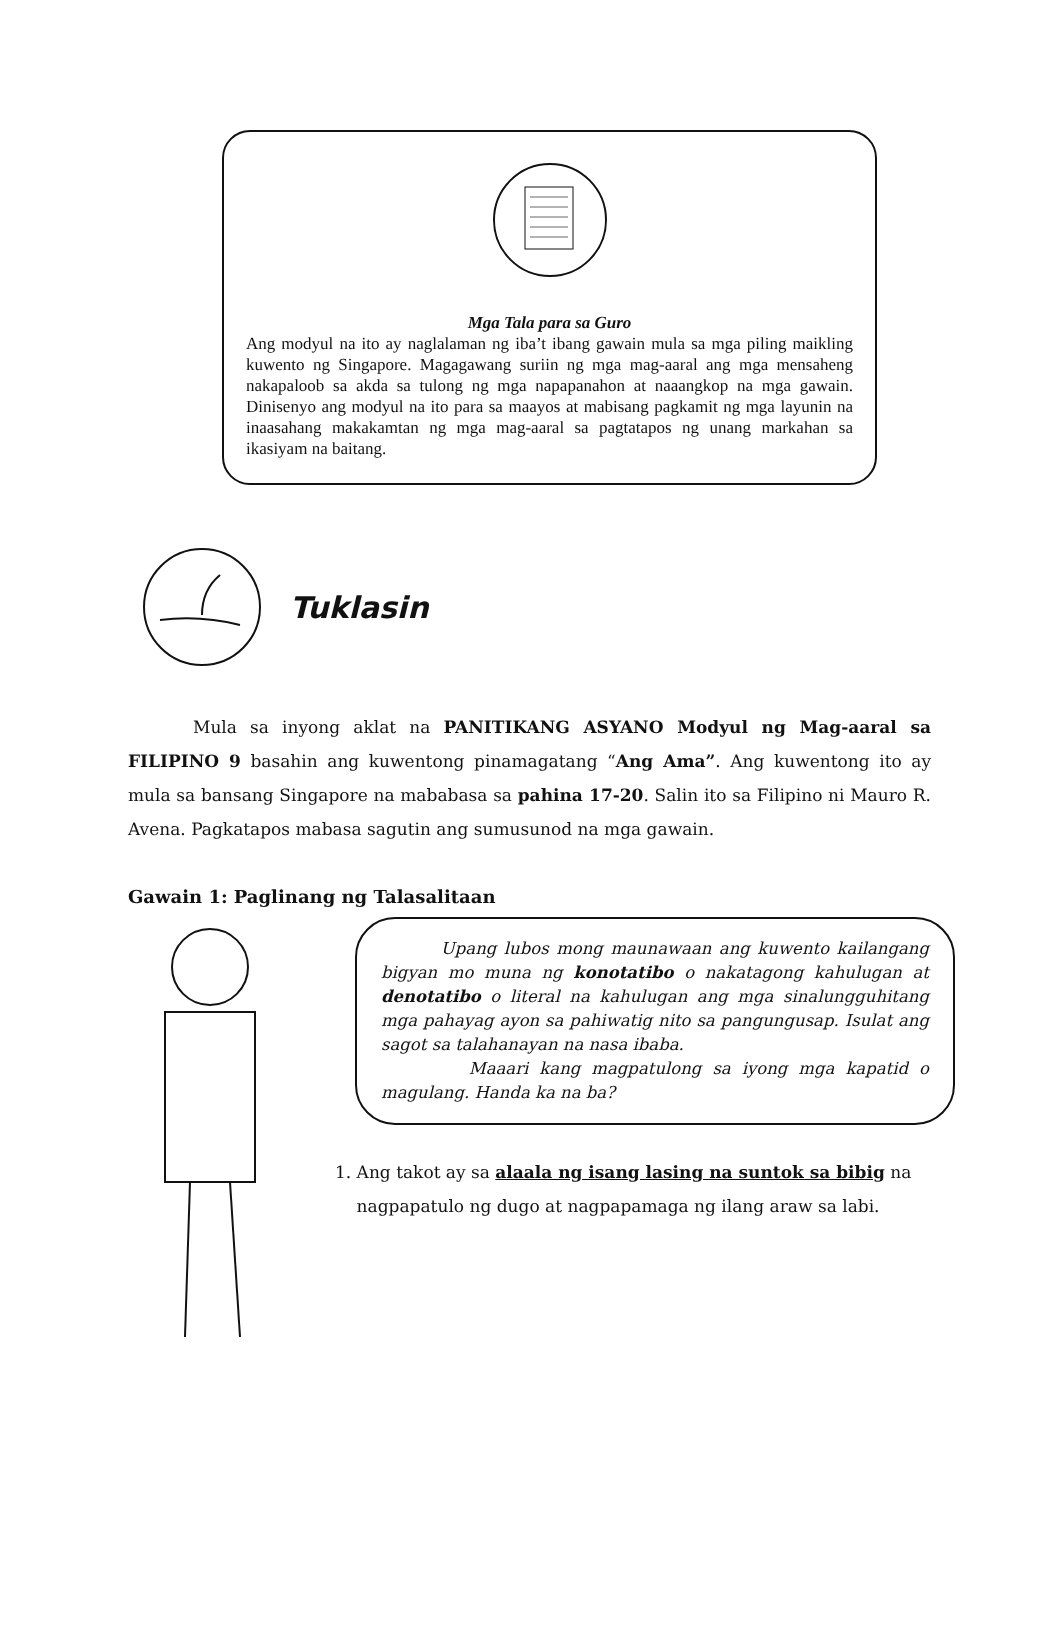Mga Tala para sa Guro
Ang modyul na ito ay naglalaman ng iba’t ibang gawain mula sa mga piling maikling kuwento ng Singapore. Magagawang suriin ng mga mag-aaral ang mga mensaheng nakapaloob sa akda sa tulong ng mga napapanahon at naaangkop na mga gawain. Dinisenyo ang modyul na ito para sa maayos at mabisang pagkamit ng mga layunin na inaasahang makakamtan ng mga mag-aaral sa pagtatapos ng unang markahan sa ikasiyam na baitang.
Tuklasin
Mula sa inyong aklat na PANITIKANG ASYANO Modyul ng Mag-aaral sa FILIPINO 9 basahin ang kuwentong pinamagatang “Ang Ama”. Ang kuwentong ito ay mula sa bansang Singapore na mababasa sa pahina 17-20. Salin ito sa Filipino ni Mauro R. Avena. Pagkatapos mabasa sagutin ang sumusunod na mga gawain.
Gawain 1: Paglinang ng Talasalitaan
Upang lubos mong maunawaan ang kuwento kailangang bigyan mo muna ng konotatibo o nakatagong kahulugan at denotatibo o literal na kahulugan ang mga sinalungguhitang mga pahayag ayon sa pahiwatig nito sa pangungusap. Isulat ang sagot sa talahanayan na nasa ibaba.
Maaari kang magpatulong sa iyong mga kapatid o magulang. Handa ka na ba?
1. Ang takot ay sa alaala ng isang lasing na suntok sa bibig na
nagpapatulo ng dugo at nagpapamaga ng ilang araw sa labi.